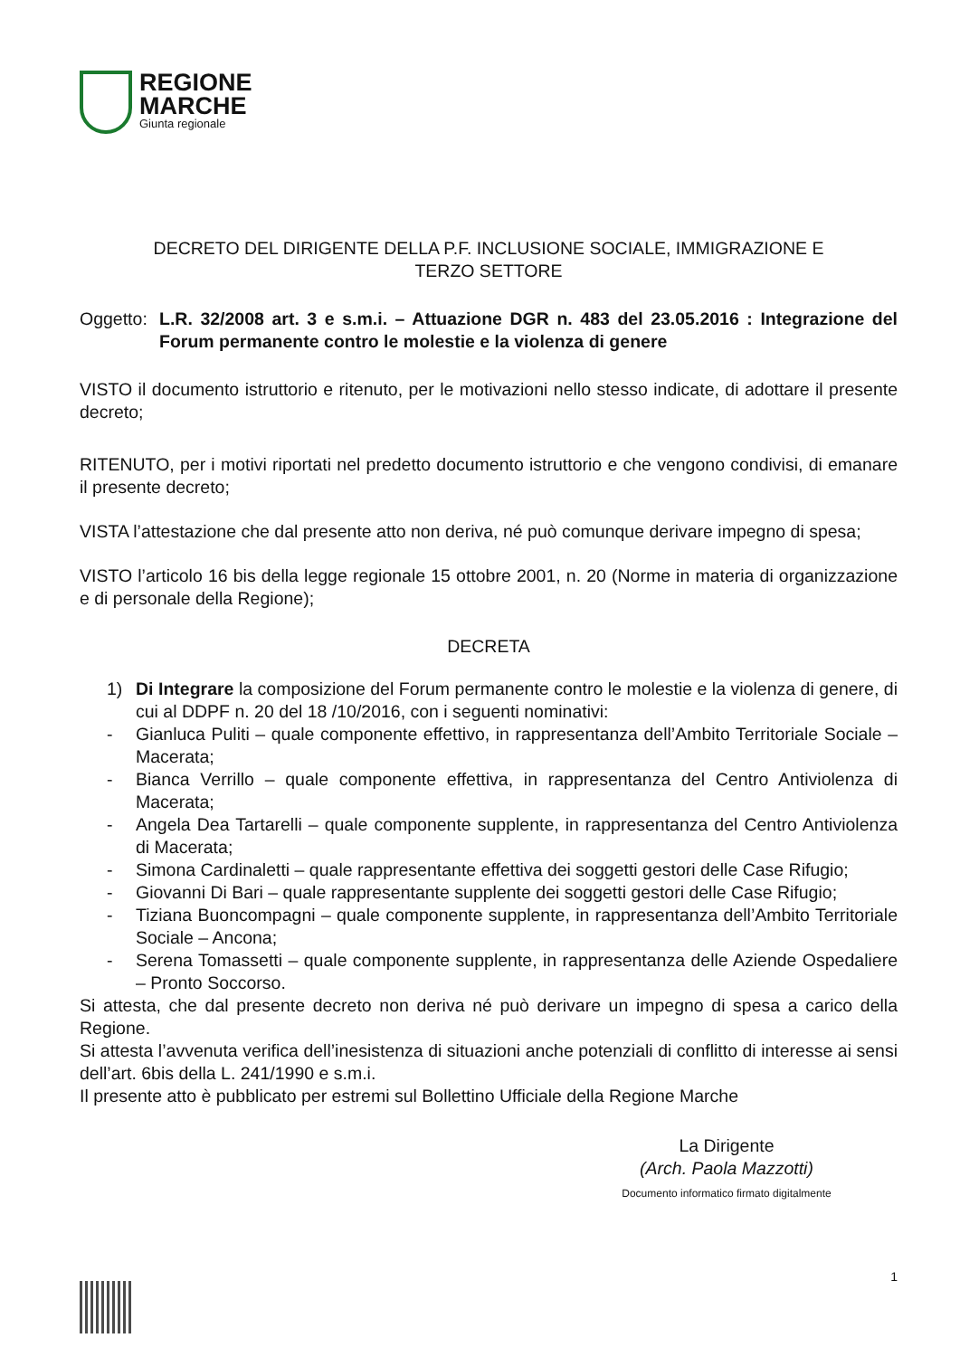REGIONE
MARCHE
Giunta regionale
DECRETO DEL DIRIGENTE DELLA P.F. INCLUSIONE SOCIALE, IMMIGRAZIONE E
TERZO SETTORE
Oggetto:
L.R. 32/2008 art. 3 e s.m.i. – Attuazione DGR n. 483 del 23.05.2016 : Integrazione del Forum permanente contro le molestie e la violenza di genere
VISTO il documento istruttorio e ritenuto, per le motivazioni nello stesso indicate, di adottare il presente decreto;
RITENUTO, per i motivi riportati nel predetto documento istruttorio e che vengono condivisi, di emanare il presente decreto;
VISTA l’attestazione che dal presente atto non deriva, né può comunque derivare impegno di spesa;
VISTO l’articolo 16 bis della legge regionale 15 ottobre 2001, n. 20 (Norme in materia di organizzazione e di personale della Regione);
DECRETA
1) Di Integrare la composizione del Forum permanente contro le molestie e la violenza di genere, di cui al DDPF n. 20 del 18 /10/2016, con i seguenti nominativi:
- Gianluca Puliti – quale componente effettivo, in rappresentanza dell’Ambito Territoriale Sociale – Macerata;
- Bianca Verrillo – quale componente effettiva, in rappresentanza del Centro Antiviolenza di Macerata;
- Angela Dea Tartarelli – quale componente supplente, in rappresentanza del Centro Antiviolenza di Macerata;
- Simona Cardinaletti – quale rappresentante effettiva dei soggetti gestori delle Case Rifugio;
- Giovanni Di Bari – quale rappresentante supplente dei soggetti gestori delle Case Rifugio;
- Tiziana Buoncompagni – quale componente supplente, in rappresentanza dell’Ambito Territoriale Sociale – Ancona;
- Serena Tomassetti – quale componente supplente, in rappresentanza delle Aziende Ospedaliere – Pronto Soccorso.
Si attesta, che dal presente decreto non deriva né può derivare un impegno di spesa a carico della Regione.
Si attesta l’avvenuta verifica dell’inesistenza di situazioni anche potenziali di conflitto di interesse ai sensi dell’art. 6bis della L. 241/1990 e s.m.i.
Il presente atto è pubblicato per estremi sul Bollettino Ufficiale della Regione Marche
La Dirigente
(Arch. Paola Mazzotti)
Documento informatico firmato digitalmente
1